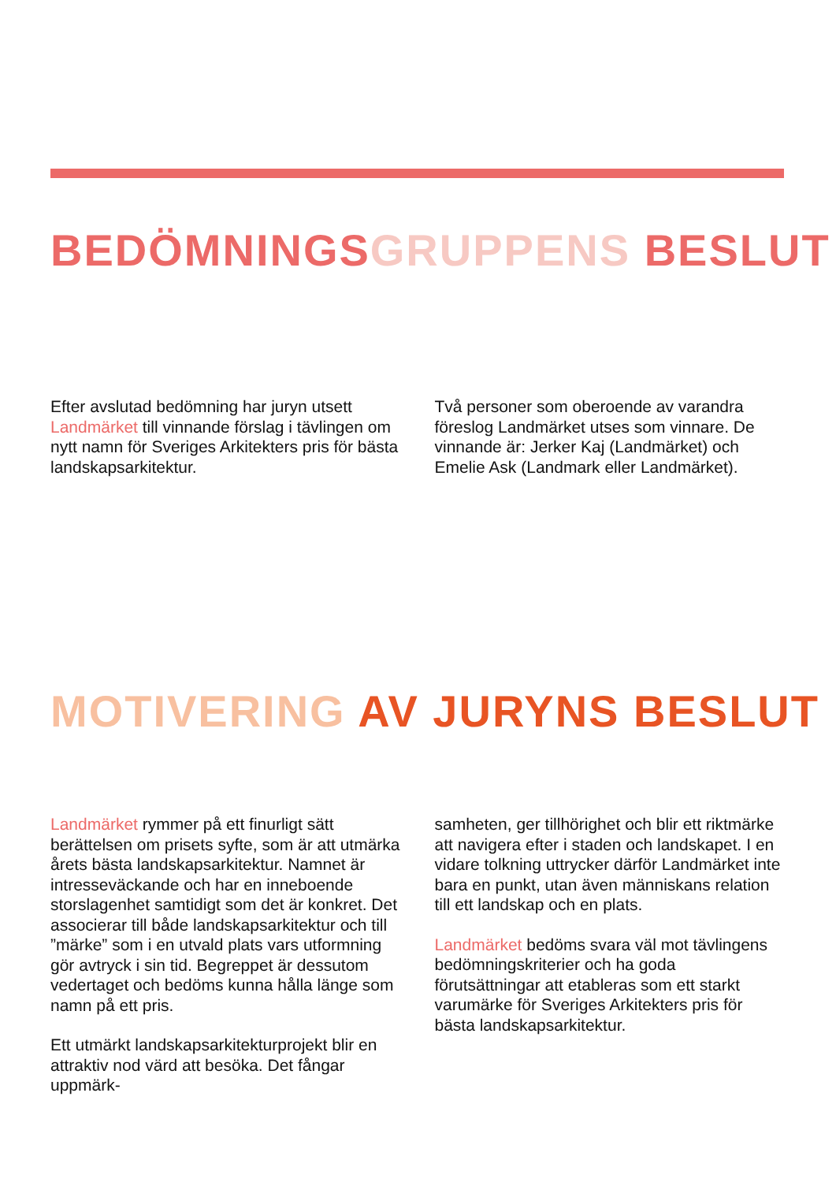BEDÖMNINGS GRUPPENS BESLUT
Efter avslutad bedömning har juryn utsett Landmärket till vinnande förslag i tävlingen om nytt namn för Sveriges Arkitekters pris för bästa landskapsarkitektur.
Två personer som oberoende av varandra föreslog Landmärket utses som vinnare. De vinnande är: Jerker Kaj (Landmärket) och Emelie Ask (Landmark eller Landmärket).
MOTIVERING AV JURYNS BESLUT
Landmärket rymmer på ett finurligt sätt berättelsen om prisets syfte, som är att utmärka årets bästa landskapsarkitektur. Namnet är intresseväckande och har en inneboende storslagenhet samtidigt som det är konkret. Det associerar till både landskapsarkitektur och till ”märke” som i en utvald plats vars utformning gör avtryck i sin tid. Begreppet är dessutom vedertaget och bedöms kunna hålla länge som namn på ett pris.
Ett utmärkt landskapsarkitekturprojekt blir en attraktiv nod värd att besöka. Det fångar uppmärk-
samheten, ger tillhörighet och blir ett riktmärke att navigera efter i staden och landskapet. I en vidare tolkning uttrycker därför Landmärket inte bara en punkt, utan även människans relation till ett landskap och en plats.
Landmärket bedöms svara väl mot tävlingens bedömningskriterier och ha goda förutsättningar att etableras som ett starkt varumärke för Sveriges Arkitekters pris för bästa landskapsarkitektur.